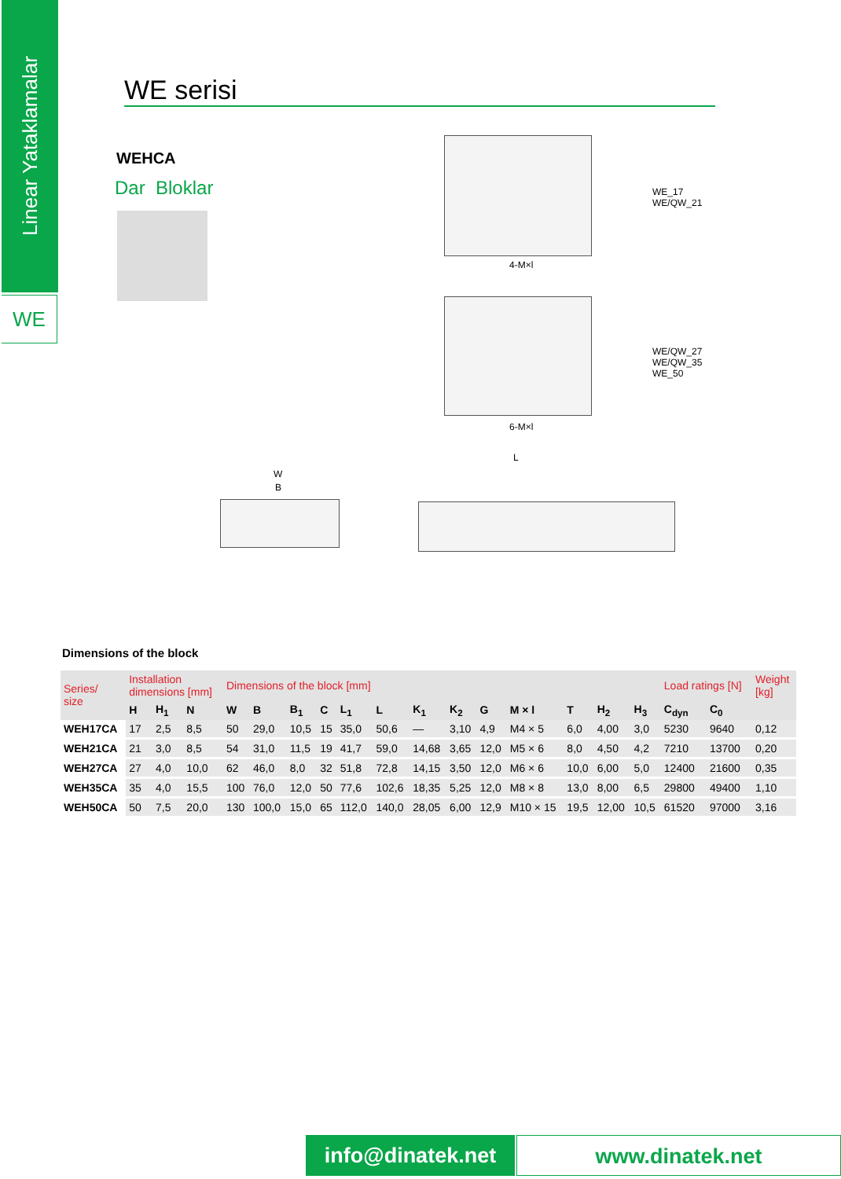Linear Yataklamalar
WE
WE serisi
WEHCA
Dar Bloklar
4-M×l
WE_17
WE/QW_21
6-M×l
WE/QW_27
WE/QW_35
WE_50
W
B
L
Dimensions of the block
| Series/ size | Installation dimensions [mm] | | | Dimensions of the block [mm] | | | | | | | | | | | | | Load ratings [N] | | Weight [kg] |
| --- | --- | --- | --- | --- | --- | --- | --- | --- | --- | --- | --- | --- | --- | --- | --- | --- | --- | --- | --- |
| | H | H<sub>1</sub> | N | W | B | B<sub>1</sub> | C | L<sub>1</sub> | L | K<sub>1</sub> | K<sub>2</sub> | G | M × l | T | H<sub>2</sub> | H<sub>3</sub> | C<sub>dyn</sub> | C<sub>0</sub> | |
| WEH17CA | 17 | 2,5 | 8,5 | 50 | 29,0 | 10,5 | 15 | 35,0 | 50,6 | — | 3,10 | 4,9 | M4 × 5 | 6,0 | 4,00 | 3,0 | 5230 | 9640 | 0,12 |
| WEH21CA | 21 | 3,0 | 8,5 | 54 | 31,0 | 11,5 | 19 | 41,7 | 59,0 | 14,68 | 3,65 | 12,0 | M5 × 6 | 8,0 | 4,50 | 4,2 | 7210 | 13700 | 0,20 |
| WEH27CA | 27 | 4,0 | 10,0 | 62 | 46,0 | 8,0 | 32 | 51,8 | 72,8 | 14,15 | 3,50 | 12,0 | M6 × 6 | 10,0 | 6,00 | 5,0 | 12400 | 21600 | 0,35 |
| WEH35CA | 35 | 4,0 | 15,5 | 100 | 76,0 | 12,0 | 50 | 77,6 | 102,6 | 18,35 | 5,25 | 12,0 | M8 × 8 | 13,0 | 8,00 | 6,5 | 29800 | 49400 | 1,10 |
| WEH50CA | 50 | 7,5 | 20,0 | 130 | 100,0 | 15,0 | 65 | 112,0 | 140,0 | 28,05 | 6,00 | 12,9 | M10 × 15 | 19,5 | 12,00 | 10,5 | 61520 | 97000 | 3,16 |
info@dinatek.net www.dinatek.net